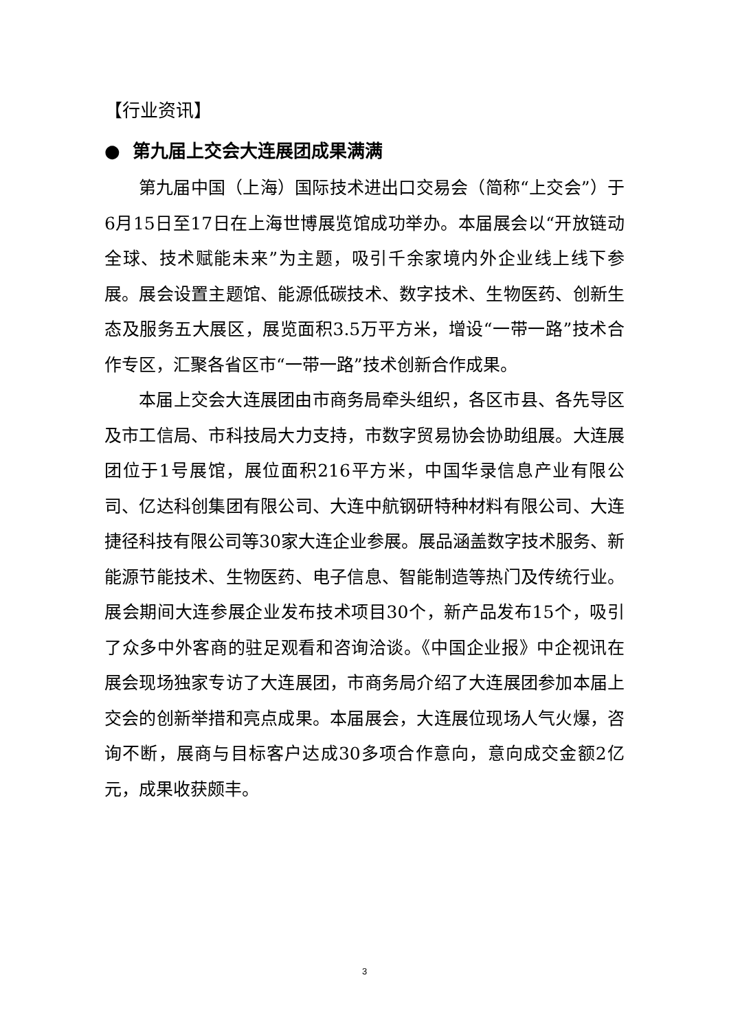【行业资讯】
● 第九届上交会大连展团成果满满
第九届中国（上海）国际技术进出口交易会（简称“上交会”）于6月15日至17日在上海世博展览馆成功举办。本届展会以“开放链动全球、技术赋能未来”为主题，吸引千余家境内外企业线上线下参展。展会设置主题馆、能源低碳技术、数字技术、生物医药、创新生态及服务五大展区，展览面积3.5万平方米，增设“一带一路”技术合作专区，汇聚各省区市“一带一路”技术创新合作成果。
本届上交会大连展团由市商务局牵头组织，各区市县、各先导区及市工信局、市科技局大力支持，市数字贸易协会协助组展。大连展团位于1号展馆，展位面积216平方米，中国华录信息产业有限公司、亿达科创集团有限公司、大连中航钢研特种材料有限公司、大连捷径科技有限公司等30家大连企业参展。展品涵盖数字技术服务、新能源节能技术、生物医药、电子信息、智能制造等热门及传统行业。展会期间大连参展企业发布技术项目30个，新产品发布15个，吸引了众多中外客商的驻足观看和咨询洽谈。《中国企业报》中企视讯在展会现场独家专访了大连展团，市商务局介绍了大连展团参加本届上交会的创新举措和亮点成果。本届展会，大连展位现场人气火爆，咨询不断，展商与目标客户达成30多项合作意向，意向成交金额2亿元，成果收获颇丰。
3